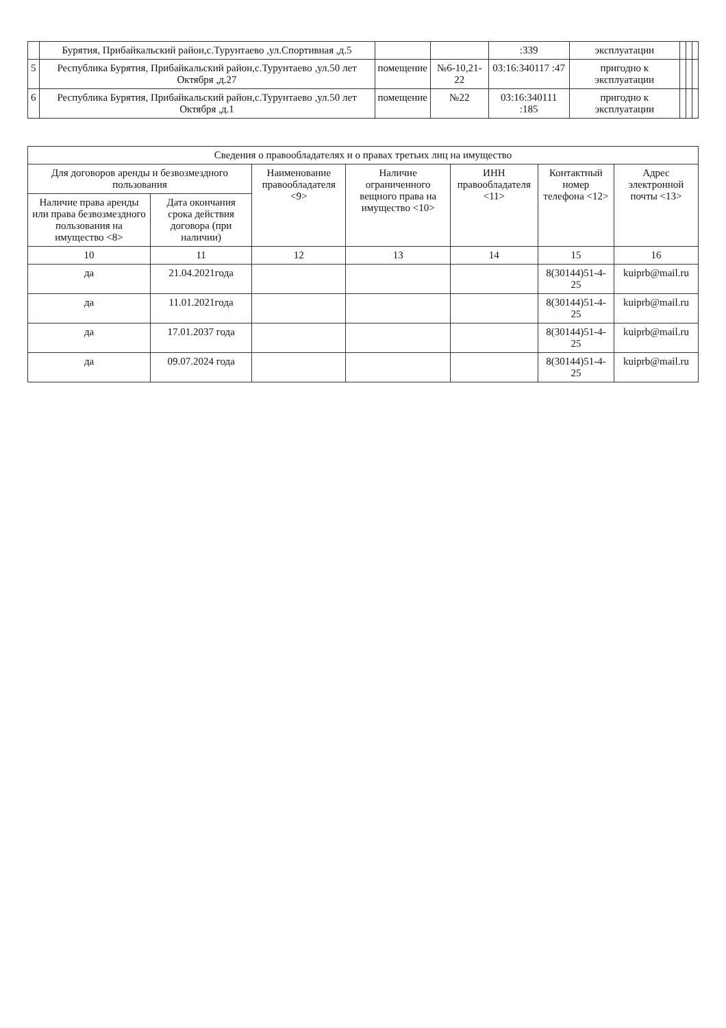| | Бурятия, Прибайкальский район,с.Турунтаево ,ул.Спортивная ,д.5 | | | :339 | эксплуатации | | | |
| 5 | Республика Бурятия, Прибайкальский район,с.Турунтаево ,ул.50 лет Октября ,д.27 | помещение | №6-10,21-22 | 03:16:340117 :47 | пригодно к эксплуатации | | | |
| 6 | Республика Бурятия, Прибайкальский район,с.Турунтаево ,ул.50 лет Октября ,д.1 | помещение | №22 | 03:16:340111 :185 | пригодно к эксплуатации | | | |
| Сведения о правообладателях и о правах третьих лиц на имущество | | | | | | |
| --- | --- | --- | --- | --- | --- | --- |
| Для договоров аренды и безвозмездного пользования | | Наименование правообладателя <9> | Наличие ограниченного вещного права на имущество <10> | ИНН правообладателя <11> | Контактный номер телефона <12> | Адрес электронной почты <13> |
| Наличие права аренды или права безвозмездного пользования на имущество <8> | Дата окончания срока действия договора (при наличии) | | | | | |
| 10 | 11 | 12 | 13 | 14 | 15 | 16 |
| да | 21.04.2021года | | | | 8(30144)51-4-25 | kuiprb@mail.ru |
| да | 11.01.2021года | | | | 8(30144)51-4-25 | kuiprb@mail.ru |
| да | 17.01.2037 года | | | | 8(30144)51-4-25 | kuiprb@mail.ru |
| да | 09.07.2024 года | | | | 8(30144)51-4-25 | kuiprb@mail.ru |